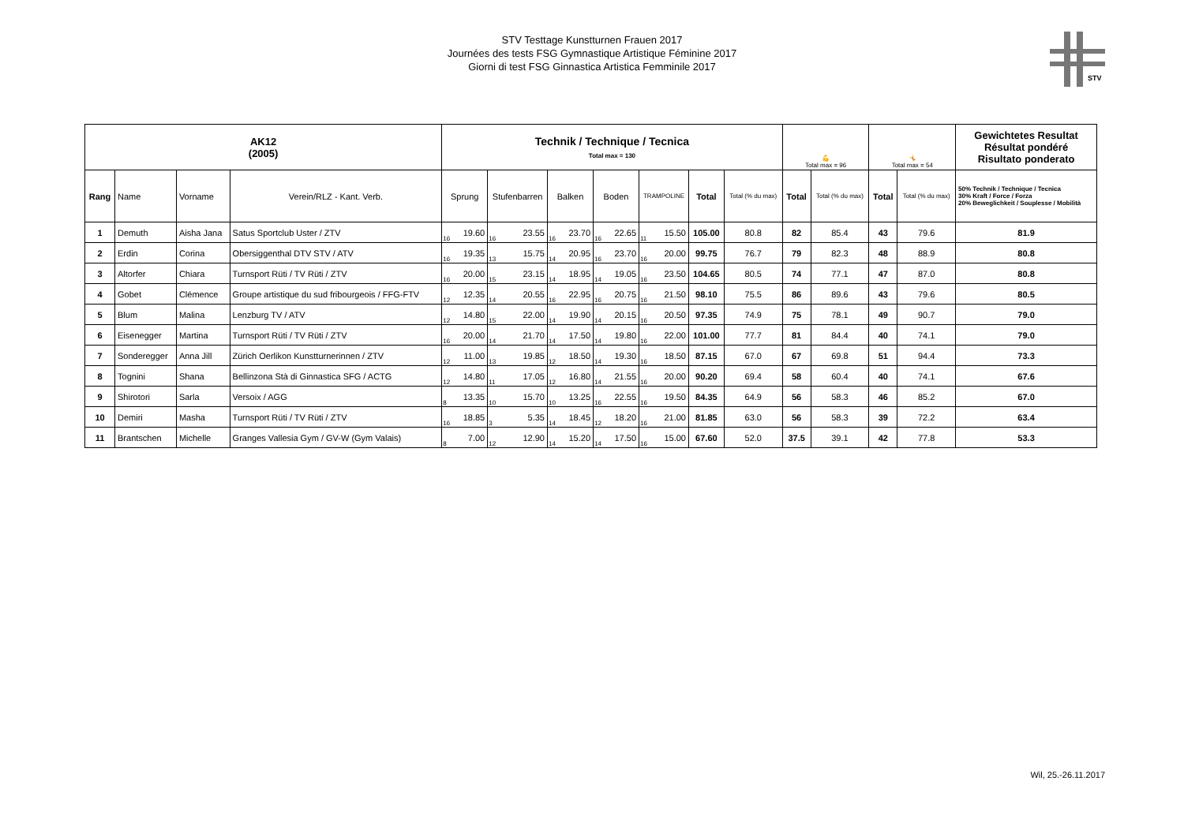STV Testtage Kunstturnen Frauen 2017
Journées des tests FSG Gymnastique Artistique Féminine 2017
Giorni di test FSG Ginnastica Artistica Femminile 2017
STV
| AK12 (2005) | | | | Technik / Technique / Tecnica Total max = 130 | | | | | | | | | | | | 💪 Total max = 96 | | 🤸 Total max = 54 | | Gewichtetes Resultat Résultat pondéré Risultato ponderato |
| --- | --- | --- | --- | --- | --- | --- | --- | --- | --- | --- | --- | --- | --- | --- | --- | --- | --- | --- | --- | --- |
| Rang | Name | Vorname | Verein/RLZ - Kant. Verb. | Sprung | | Stufenbarren | | Balken | | Boden | | TRAMPOLINE | | Total | Total (% du max) | Total | Total (% du max) | Total | Total (% du max) | 50% Technik / Technique / Tecnica 30% Kraft / Force / Forza 20% Beweglichkeit / Souplesse / Mobilità |
| 1 | Demuth | Aisha Jana | Satus Sportclub Uster / ZTV | 16 | 19.60 | 16 | 23.55 | 16 | 23.70 | 16 | 22.65 | 11 | 15.50 | 105.00 | 80.8 | 82 | 85.4 | 43 | 79.6 | 81.9 |
| 2 | Erdin | Corina | Obersiggenthal DTV STV / ATV | 16 | 19.35 | 13 | 15.75 | 14 | 20.95 | 16 | 23.70 | 16 | 20.00 | 99.75 | 76.7 | 79 | 82.3 | 48 | 88.9 | 80.8 |
| 3 | Altorfer | Chiara | Turnsport Rüti / TV Rüti / ZTV | 16 | 20.00 | 15 | 23.15 | 14 | 18.95 | 14 | 19.05 | 16 | 23.50 | 104.65 | 80.5 | 74 | 77.1 | 47 | 87.0 | 80.8 |
| 4 | Gobet | Clémence | Groupe artistique du sud fribourgeois / FFG-FTV | 12 | 12.35 | 14 | 20.55 | 16 | 22.95 | 16 | 20.75 | 16 | 21.50 | 98.10 | 75.5 | 86 | 89.6 | 43 | 79.6 | 80.5 |
| 5 | Blum | Malina | Lenzburg TV / ATV | 12 | 14.80 | 15 | 22.00 | 14 | 19.90 | 14 | 20.15 | 16 | 20.50 | 97.35 | 74.9 | 75 | 78.1 | 49 | 90.7 | 79.0 |
| 6 | Eisenegger | Martina | Turnsport Rüti / TV Rüti / ZTV | 16 | 20.00 | 14 | 21.70 | 14 | 17.50 | 14 | 19.80 | 16 | 22.00 | 101.00 | 77.7 | 81 | 84.4 | 40 | 74.1 | 79.0 |
| 7 | Sonderegger | Anna Jill | Zürich Oerlikon Kunstturnerinnen / ZTV | 12 | 11.00 | 13 | 19.85 | 12 | 18.50 | 14 | 19.30 | 16 | 18.50 | 87.15 | 67.0 | 67 | 69.8 | 51 | 94.4 | 73.3 |
| 8 | Tognini | Shana | Bellinzona Stà di Ginnastica SFG / ACTG | 12 | 14.80 | 11 | 17.05 | 12 | 16.80 | 14 | 21.55 | 16 | 20.00 | 90.20 | 69.4 | 58 | 60.4 | 40 | 74.1 | 67.6 |
| 9 | Shirotori | Sarla | Versoix / AGG | 8 | 13.35 | 10 | 15.70 | 10 | 13.25 | 16 | 22.55 | 16 | 19.50 | 84.35 | 64.9 | 56 | 58.3 | 46 | 85.2 | 67.0 |
| 10 | Demiri | Masha | Turnsport Rüti / TV Rüti / ZTV | 16 | 18.85 | 3 | 5.35 | 14 | 18.45 | 12 | 18.20 | 16 | 21.00 | 81.85 | 63.0 | 56 | 58.3 | 39 | 72.2 | 63.4 |
| 11 | Brantschen | Michelle | Granges Vallesia Gym / GV-W (Gym Valais) | 8 | 7.00 | 12 | 12.90 | 14 | 15.20 | 14 | 17.50 | 16 | 15.00 | 67.60 | 52.0 | 37.5 | 39.1 | 42 | 77.8 | 53.3 |
Wil, 25.-26.11.2017